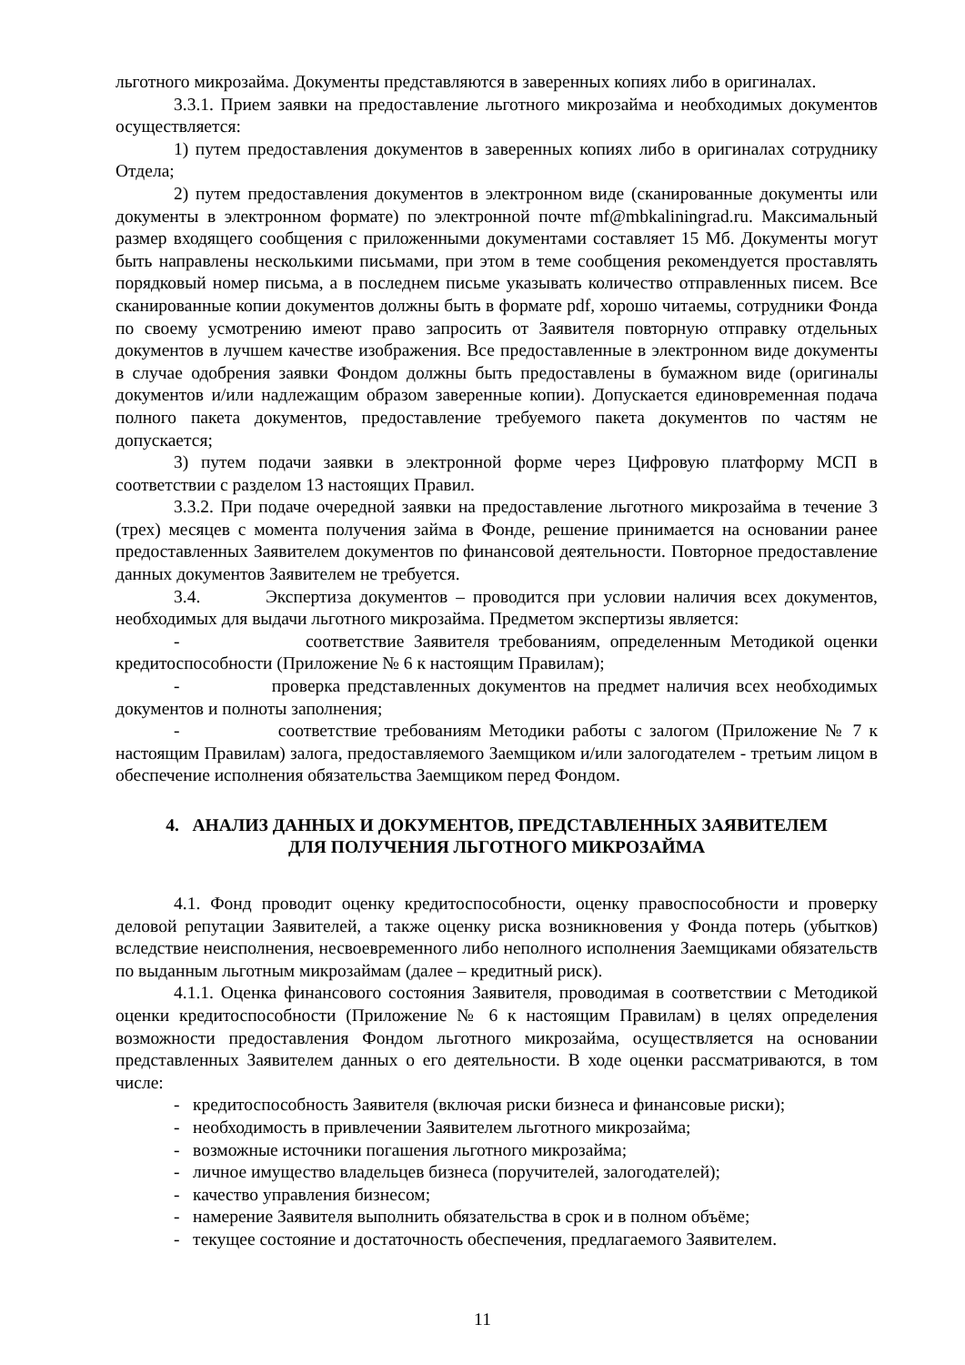льготного микрозайма. Документы представляются в заверенных копиях либо в оригиналах.
3.3.1. Прием заявки на предоставление льготного микрозайма и необходимых документов осуществляется:
1) путем предоставления документов в заверенных копиях либо в оригиналах сотруднику Отдела;
2) путем предоставления документов в электронном виде (сканированные документы или документы в электронном формате) по электронной почте mf@mbkaliningrad.ru. Максимальный размер входящего сообщения с приложенными документами составляет 15 Мб. Документы могут быть направлены несколькими письмами, при этом в теме сообщения рекомендуется проставлять порядковый номер письма, а в последнем письме указывать количество отправленных писем. Все сканированные копии документов должны быть в формате pdf, хорошо читаемы, сотрудники Фонда по своему усмотрению имеют право запросить от Заявителя повторную отправку отдельных документов в лучшем качестве изображения. Все предоставленные в электронном виде документы в случае одобрения заявки Фондом должны быть предоставлены в бумажном виде (оригиналы документов и/или надлежащим образом заверенные копии). Допускается единовременная подача полного пакета документов, предоставление требуемого пакета документов по частям не допускается;
3) путем подачи заявки в электронной форме через Цифровую платформу МСП в соответствии с разделом 13 настоящих Правил.
3.3.2. При подаче очередной заявки на предоставление льготного микрозайма в течение 3 (трех) месяцев с момента получения займа в Фонде, решение принимается на основании ранее предоставленных Заявителем документов по финансовой деятельности. Повторное предоставление данных документов Заявителем не требуется.
3.4. Экспертиза документов – проводится при условии наличия всех документов, необходимых для выдачи льготного микрозайма. Предметом экспертизы является:
- соответствие Заявителя требованиям, определенным Методикой оценки кредитоспособности (Приложение № 6 к настоящим Правилам);
- проверка представленных документов на предмет наличия всех необходимых документов и полноты заполнения;
- соответствие требованиям Методики работы с залогом (Приложение № 7 к настоящим Правилам) залога, предоставляемого Заемщиком и/или залогодателем - третьим лицом в обеспечение исполнения обязательства Заемщиком перед Фондом.
4. АНАЛИЗ ДАННЫХ И ДОКУМЕНТОВ, ПРЕДСТАВЛЕННЫХ ЗАЯВИТЕЛЕМ
ДЛЯ ПОЛУЧЕНИЯ ЛЬГОТНОГО МИКРОЗАЙМА
4.1. Фонд проводит оценку кредитоспособности, оценку правоспособности и проверку деловой репутации Заявителей, а также оценку риска возникновения у Фонда потерь (убытков) вследствие неисполнения, несвоевременного либо неполного исполнения Заемщиками обязательств по выданным льготным микрозаймам (далее – кредитный риск).
4.1.1. Оценка финансового состояния Заявителя, проводимая в соответствии с Методикой оценки кредитоспособности (Приложение № 6 к настоящим Правилам) в целях определения возможности предоставления Фондом льготного микрозайма, осуществляется на основании представленных Заявителем данных о его деятельности. В ходе оценки рассматриваются, в том числе:
- кредитоспособность Заявителя (включая риски бизнеса и финансовые риски);
- необходимость в привлечении Заявителем льготного микрозайма;
- возможные источники погашения льготного микрозайма;
- личное имущество владельцев бизнеса (поручителей, залогодателей);
- качество управления бизнесом;
- намерение Заявителя выполнить обязательства в срок и в полном объёме;
- текущее состояние и достаточность обеспечения, предлагаемого Заявителем.
11